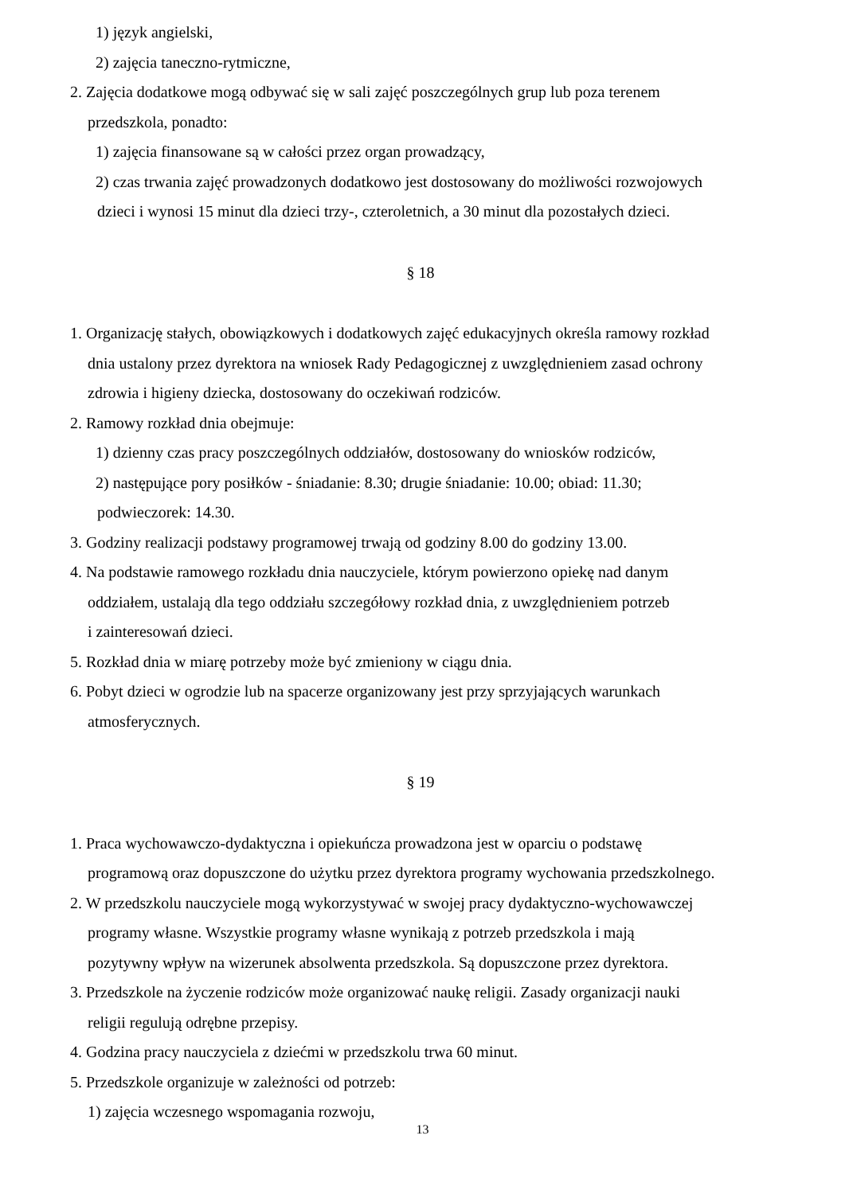1) język angielski,
2) zajęcia taneczno-rytmiczne,
2. Zajęcia dodatkowe mogą odbywać się w sali zajęć poszczególnych grup lub poza terenem
przedszkola, ponadto:
1) zajęcia finansowane są w całości przez organ prowadzący,
2) czas trwania zajęć prowadzonych dodatkowo jest dostosowany do możliwości rozwojowych
dzieci i wynosi 15 minut dla dzieci trzy-, czteroletnich, a 30 minut dla pozostałych dzieci.
§ 18
1. Organizację stałych, obowiązkowych i dodatkowych zajęć edukacyjnych określa ramowy rozkład
dnia ustalony przez dyrektora na wniosek Rady Pedagogicznej z uwzględnieniem zasad ochrony
zdrowia i higieny dziecka, dostosowany do oczekiwań rodziców.
2. Ramowy rozkład dnia obejmuje:
1) dzienny czas pracy poszczególnych oddziałów, dostosowany do wniosków rodziców,
2) następujące pory posiłków - śniadanie: 8.30; drugie śniadanie: 10.00; obiad: 11.30;
podwieczorek: 14.30.
3. Godziny realizacji podstawy programowej trwają od godziny 8.00 do godziny 13.00.
4. Na podstawie ramowego rozkładu dnia nauczyciele, którym powierzono opiekę nad danym
oddziałem, ustalają dla tego oddziału szczegółowy rozkład dnia, z uwzględnieniem potrzeb
i zainteresowań dzieci.
5. Rozkład dnia w miarę potrzeby może być zmieniony w ciągu dnia.
6. Pobyt dzieci w ogrodzie lub na spacerze organizowany jest przy sprzyjających warunkach
atmosferycznych.
§ 19
1. Praca wychowawczo-dydaktyczna i opiekuńcza prowadzona jest w oparciu o podstawę
programową oraz dopuszczone do użytku przez dyrektora programy wychowania przedszkolnego.
2. W przedszkolu nauczyciele mogą wykorzystywać w swojej pracy dydaktyczno-wychowawczej
programy własne. Wszystkie programy własne wynikają z potrzeb przedszkola i mają
pozytywny wpływ na wizerunek absolwenta przedszkola. Są dopuszczone przez dyrektora.
3. Przedszkole na życzenie rodziców może organizować naukę religii. Zasady organizacji nauki
religii regulują odrębne przepisy.
4. Godzina pracy nauczyciela z dziećmi w przedszkolu trwa 60 minut.
5. Przedszkole organizuje w zależności od potrzeb:
1) zajęcia wczesnego wspomagania rozwoju,
13